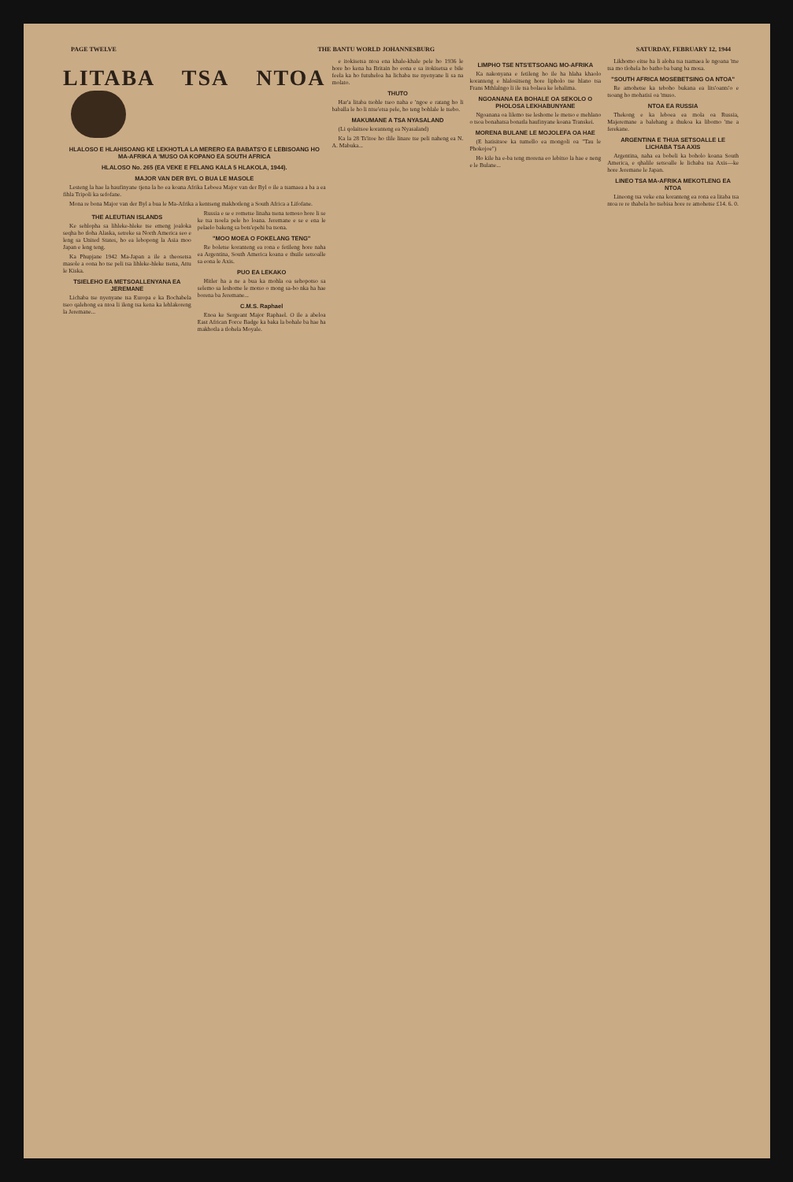PAGE TWELVE THE BANTU WORLD JOHANNESBURG SATURDAY, FEBRUARY 12, 1944
LITABA TSA NTOA
HLALOSO E HLAHISOANG KE LEKHOTLA LA MERERO EA BABATS'O E LEBISOANG HO MA-AFRIKA A 'MUSO OA KOPANO EA SOUTH AFRICA
HLALOSO No. 265 (EA VEKE E FELANG KALA 5 HLAKOLA, 1944).
MAJOR VAN DER BYL O BUA LE MASOLE
Lesteng la hae la haufinyane tjena la ho ea koana Afrika Leboea Major van der Byl o ile a tsamaea a ba a ea fihla Tripoli ka sefofane.
Mona re bona Major van der Byl a bua le Ma-Afrika a kentseng makhotleng a South Africa a Lifofane.
THE ALEUTIAN ISLANDS
Ke sehlopha sa lihleke-hleke tse emeng joaloka seqha ho tloha Alaska, setreke sa North America seo e leng sa United States, ho ea lebopong la Asia moo Japan e leng teng.
Ka Phupjane 1942 Ma-Japan a ile a theosetsa masole a oona ho tse peli tsa lihleke-hleke tsena, Attu le Kiska.
TSIELEHO EA METSOALLENYANA EA JEREMANE
Lichaba tse nyenyane tsa Europa e ka Bochabela tseo qalehong ea ntoa li ileng tsa kena ka lehlakoreng la Jeremane...
Russia e se e rometse linaha tsena temoso hore li se ke tsa tsoela pele ho loana. Jeremane e se e ena le pelaelo bakeng sa bots'epehi ba tsona.
"MOO MOEA O FOKELANG TENG"
Re boletse koranteng ea rona e fetileng hore naha ea Argentina, South America koana e thuile setsoalle sa eona le Axis.
PUO EA LEKAKO
Hitler ha a ne a bua ka mohla oa sehopotso sa selemo sa leshome le motso o mong sa-bo nka ha hae borena ba Jeremane...
C.M.S. Raphael
Enoa ke Sergeant Major Raphael. O ile a abeloa East African Force Badge ka baka la bohale ba hae ha makhotla a tlohela Moyale.
e itokisetsa ntoa ena khale-khale pele ho 1936 le hore ho kena ha Britain ho eona e sa itokisetsa e bile feela ka ho futuheloa ha lichaba tse nyenyane li sa na molato.
THUTO
Har'a litaba tsohle tseo naha e 'ngoe e ratang ho li baballa le ho li ntse'etsa pele, ho teng bohlale le tsebo.
MAKUMANE A TSA NYASALAND
(Li qolaitsoe koranteng ea Nyasaland)
Ka la 28 Ts'itoe ho tlile linare tse peli naheng ea N. A. Mabuka...
LIMPHO TSE NTS'ETSOANG MO-AFRIKA
Ka nakonyana e fetileng ho ile ha hlaha khaolo koranteng e hlalositseng hore lipholo tse hlano tsa Frans Mthlalngo li ile tsa bolaea ke lehalima.
NGOANANA EA BOHALE OA SEKOLO O PHOLOSA LEKHABUNYANE
Ngoanana oa lilemo tse leshome le metso e mehlano o tsoa bonahatsa bonatla haufinyane koana Transkei.
MORENA BULANE LE MOJOLEFA OA HAE
(E hatisitsoe ka tumello ea mongoli oa "Tau le Phokojoe")
Ho kile ha e-ba teng morena eo lebitso la hae e neng e le Bulane...
Likhomo eitse ha li aloha tsa tsamaea le ngoana 'me tsa mo tlohela ho batho ba bang ba mosa.
"SOUTH AFRICA MOSEBETSING OA NTOA"
Re amohetse ka teboho bukana ea lits'oants'o e tsoang ho mohatisi oa 'muso.
NTOA EA RUSSIA
Thekong e ka leboea ea mola oa Russia, Majeremane a balehang a thukoa ka libomo 'me a ferekane.
ARGENTINA E THUA SETSOALLE LE LICHABA TSA AXIS
Argentina, naha ea bobeli ka boholo koana South America, e qhalile setsoalle le lichaba tsa Axis—ke hore Jeremane le Japan.
LINEO TSA MA-AFRIKA MEKOTLENG EA NTOA
Lineong tsa veke ena koranteng ea rona ea litaba tsa ntoa re re thabela ho tsebisa hore re amohetse £14. 6. 0.